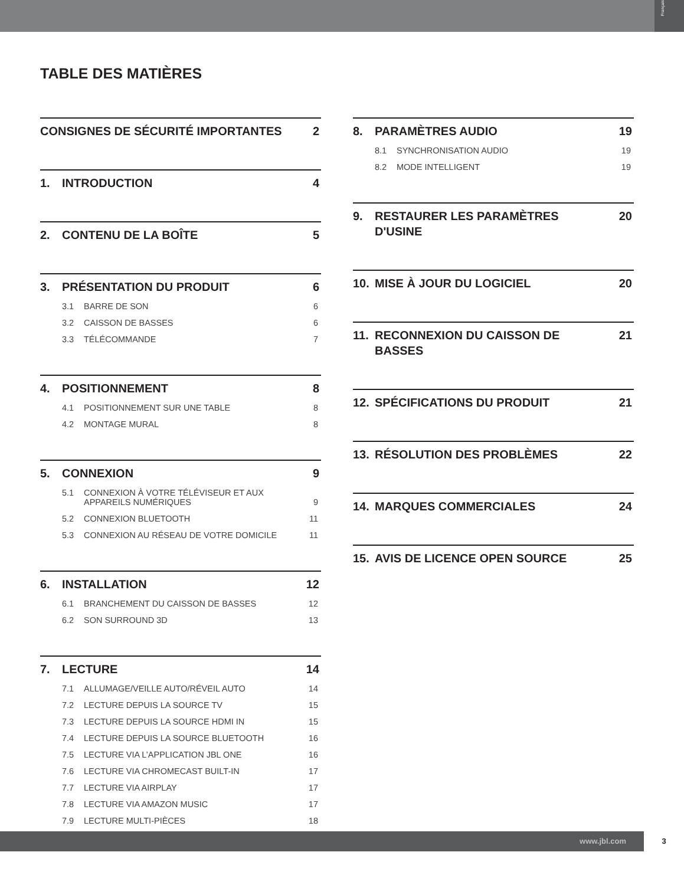Français
TABLE DES MATIÈRES
CONSIGNES DE SÉCURITÉ IMPORTANTES 2
1. INTRODUCTION 4
2. CONTENU DE LA BOÎTE 5
3. PRÉSENTATION DU PRODUIT 6
3.1 BARRE DE SON 6
3.2 CAISSON DE BASSES 6
3.3 TÉLÉCOMMANDE 7
4. POSITIONNEMENT 8
4.1 POSITIONNEMENT SUR UNE TABLE 8
4.2 MONTAGE MURAL 8
5. CONNEXION 9
5.1 CONNEXION À VOTRE TÉLÉVISEUR ET AUX APPAREILS NUMÉRIQUES 9
5.2 CONNEXION BLUETOOTH 11
5.3 CONNEXION AU RÉSEAU DE VOTRE DOMICILE 11
6. INSTALLATION 12
6.1 BRANCHEMENT DU CAISSON DE BASSES 12
6.2 SON SURROUND 3D 13
7. LECTURE 14
7.1 ALLUMAGE/VEILLE AUTO/RÉVEIL AUTO 14
7.2 LECTURE DEPUIS LA SOURCE TV 15
7.3 LECTURE DEPUIS LA SOURCE HDMI IN 15
7.4 LECTURE DEPUIS LA SOURCE BLUETOOTH 16
7.5 LECTURE VIA L’APPLICATION JBL ONE 16
7.6 LECTURE VIA CHROMECAST BUILT-IN 17
7.7 LECTURE VIA AIRPLAY 17
7.8 LECTURE VIA AMAZON MUSIC 17
7.9 LECTURE MULTI-PIÈCES 18
8. PARAMÈTRES AUDIO 19
8.1 SYNCHRONISATION AUDIO 19
8.2 MODE INTELLIGENT 19
9. RESTAURER LES PARAMÈTRES D'USINE 20
10. MISE À JOUR DU LOGICIEL 20
11. RECONNEXION DU CAISSON DE BASSES 21
12. SPÉCIFICATIONS DU PRODUIT 21
13. RÉSOLUTION DES PROBLÈMES 22
14. MARQUES COMMERCIALES 24
15. AVIS DE LICENCE OPEN SOURCE 25
www.jbl.com 3